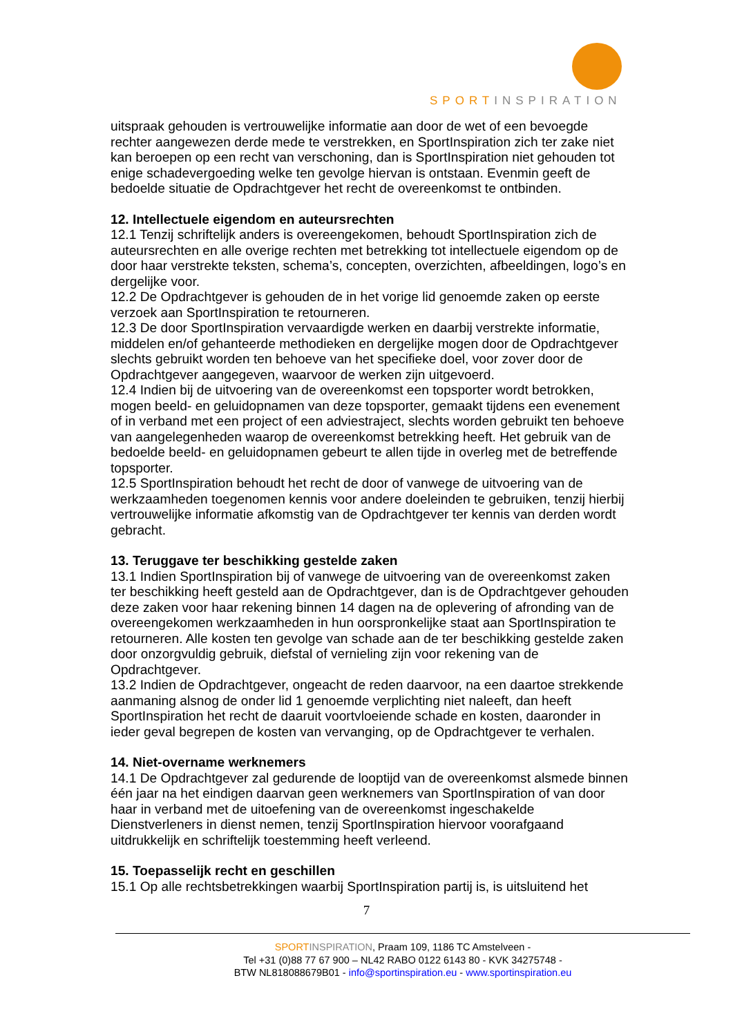SPORTINSPIRATION
uitspraak gehouden is vertrouwelijke informatie aan door de wet of een bevoegde rechter aangewezen derde mede te verstrekken, en SportInspiration zich ter zake niet kan beroepen op een recht van verschoning, dan is SportInspiration niet gehouden tot enige schadevergoeding welke ten gevolge hiervan is ontstaan. Evenmin geeft de bedoelde situatie de Opdrachtgever het recht de overeenkomst te ontbinden.
12. Intellectuele eigendom en auteursrechten
12.1 Tenzij schriftelijk anders is overeengekomen, behoudt SportInspiration zich de auteursrechten en alle overige rechten met betrekking tot intellectuele eigendom op de door haar verstrekte teksten, schema’s, concepten, overzichten, afbeeldingen, logo’s en dergelijke voor.
12.2 De Opdrachtgever is gehouden de in het vorige lid genoemde zaken op eerste verzoek aan SportInspiration te retourneren.
12.3 De door SportInspiration vervaardigde werken en daarbij verstrekte informatie, middelen en/of gehanteerde methodieken en dergelijke mogen door de Opdrachtgever slechts gebruikt worden ten behoeve van het specifieke doel, voor zover door de Opdrachtgever aangegeven, waarvoor de werken zijn uitgevoerd.
12.4 Indien bij de uitvoering van de overeenkomst een topsporter wordt betrokken, mogen beeld- en geluidopnamen van deze topsporter, gemaakt tijdens een evenement of in verband met een project of een adviestraject, slechts worden gebruikt ten behoeve van aangelegenheden waarop de overeenkomst betrekking heeft. Het gebruik van de bedoelde beeld- en geluidopnamen gebeurt te allen tijde in overleg met de betreffende topsporter.
12.5 SportInspiration behoudt het recht de door of vanwege de uitvoering van de werkzaamheden toegenomen kennis voor andere doeleinden te gebruiken, tenzij hierbij vertrouwelijke informatie afkomstig van de Opdrachtgever ter kennis van derden wordt gebracht.
13. Teruggave ter beschikking gestelde zaken
13.1 Indien SportInspiration bij of vanwege de uitvoering van de overeenkomst zaken ter beschikking heeft gesteld aan de Opdrachtgever, dan is de Opdrachtgever gehouden deze zaken voor haar rekening binnen 14 dagen na de oplevering of afronding van de overeengekomen werkzaamheden in hun oorspronkelijke staat aan SportInspiration te retourneren. Alle kosten ten gevolge van schade aan de ter beschikking gestelde zaken door onzorgvuldig gebruik, diefstal of vernieling zijn voor rekening van de Opdrachtgever.
13.2 Indien de Opdrachtgever, ongeacht de reden daarvoor, na een daartoe strekkende aanmaning alsnog de onder lid 1 genoemde verplichting niet naleeft, dan heeft SportInspiration het recht de daaruit voortvloeiende schade en kosten, daaronder in ieder geval begrepen de kosten van vervanging, op de Opdrachtgever te verhalen.
14. Niet-overname werknemers
14.1 De Opdrachtgever zal gedurende de looptijd van de overeenkomst alsmede binnen één jaar na het eindigen daarvan geen werknemers van SportInspiration of van door haar in verband met de uitoefening van de overeenkomst ingeschakelde Dienstverleners in dienst nemen, tenzij SportInspiration hiervoor voorafgaand uitdrukkelijk en schriftelijk toestemming heeft verleend.
15. Toepasselijk recht en geschillen
15.1 Op alle rechtsbetrekkingen waarbij SportInspiration partij is, is uitsluitend het
7
SPORT INSPIRATION, Praam 109, 1186 TC Amstelveen -
Tel +31 (0)88 77 67 900 – NL42 RABO 0122 6143 80 - KVK 34275748 -
BTW NL818088679B01 - info@sportinspiration.eu - www.sportinspiration.eu